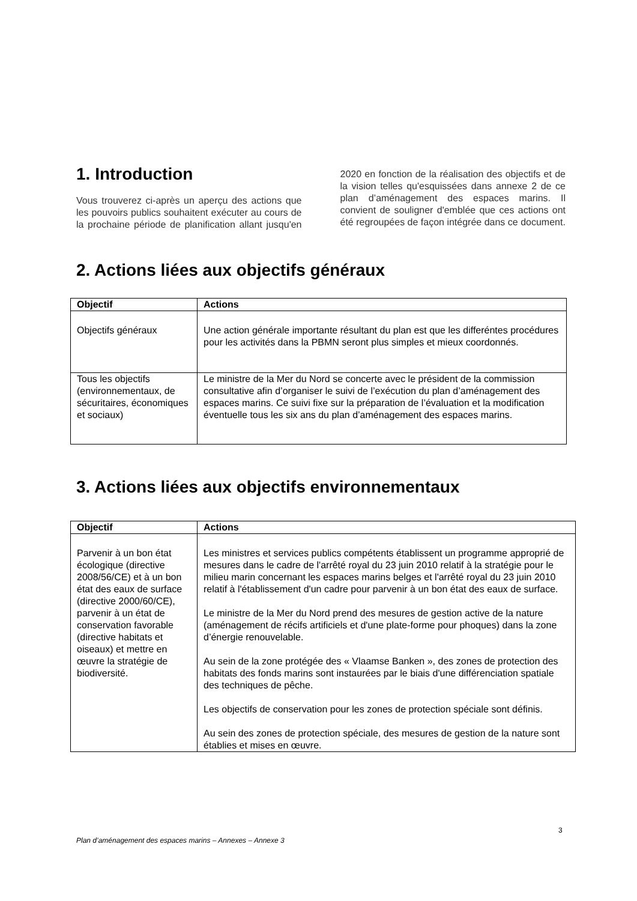1. Introduction
Vous trouverez ci-après un aperçu des actions que les pouvoirs publics souhaitent exécuter au cours de la prochaine période de planification allant jusqu'en 2020 en fonction de la réalisation des objectifs et de la vision telles qu'esquissées dans annexe 2 de ce plan d’aménagement des espaces marins. Il convient de souligner d'emblée que ces actions ont été regroupées de façon intégrée dans ce document.
2. Actions liées aux objectifs généraux
| Objectif | Actions |
| --- | --- |
| Objectifs généraux | Une action générale importante résultant du plan est que les differéntes procédures pour les activités dans la PBMN seront plus simples et mieux coordonnés. |
| Tous les objectifs (environnementaux, de sécuritaires, économiques et sociaux) | Le ministre de la Mer du Nord se concerte avec le président de la commission consultative afin d’organiser le suivi de l’exécution du plan d’aménagement des espaces marins. Ce suivi fixe sur la préparation de l’évaluation et la modification éventuelle tous les six ans du plan d’aménagement des espaces marins. |
3. Actions liées aux objectifs environnementaux
| Objectif | Actions |
| --- | --- |
| Parvenir à un bon état écologique (directive 2008/56/CE) et à un bon état des eaux de surface (directive 2000/60/CE), parvenir à un état de conservation favorable (directive habitats et oiseaux) et mettre en œuvre la stratégie de biodiversité. | Les ministres et services publics compétents établissent un programme approprié de mesures dans le cadre de l'arrêté royal du 23 juin 2010 relatif à la stratégie pour le milieu marin concernant les espaces marins belges et l'arrêté royal du 23 juin 2010 relatif à l'établissement d'un cadre pour parvenir à un bon état des eaux de surface. Le ministre de la Mer du Nord prend des mesures de gestion active de la nature (aménagement de récifs artificiels et d'une plate-forme pour phoques) dans la zone d’énergie renouvelable. Au sein de la zone protégée des « Vlaamse Banken », des zones de protection des habitats des fonds marins sont instaurées par le biais d'une différenciation spatiale des techniques de pêche. Les objectifs de conservation pour les zones de protection spéciale sont définis. Au sein des zones de protection spéciale, des mesures de gestion de la nature sont établies et mises en œuvre. |
3
Plan d’aménagement des espaces marins – Annexes – Annexe 3